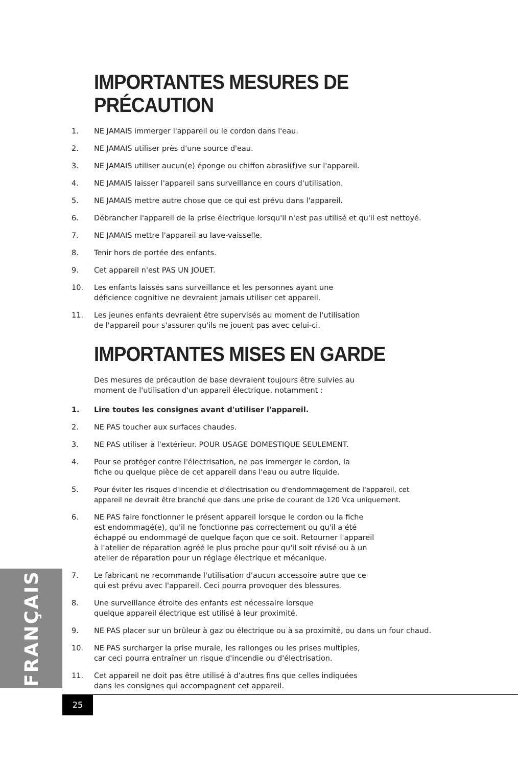IMPORTANTES MESURES DE PRÉCAUTION
1. NE JAMAIS immerger l'appareil ou le cordon dans l'eau.
2. NE JAMAIS utiliser près d'une source d'eau.
3. NE JAMAIS utiliser aucun(e) éponge ou chiffon abrasi(f)ve sur l'appareil.
4. NE JAMAIS laisser l'appareil sans surveillance en cours d'utilisation.
5. NE JAMAIS mettre autre chose que ce qui est prévu dans l'appareil.
6. Débrancher l'appareil de la prise électrique lorsqu'il n'est pas utilisé et qu'il est nettoyé.
7. NE JAMAIS mettre l'appareil au lave-vaisselle.
8. Tenir hors de portée des enfants.
9. Cet appareil n'est PAS UN JOUET.
10. Les enfants laissés sans surveillance et les personnes ayant une
déficience cognitive ne devraient jamais utiliser cet appareil.
11. Les jeunes enfants devraient être supervisés au moment de l'utilisation
de l'appareil pour s'assurer qu'ils ne jouent pas avec celui-ci.
IMPORTANTES MISES EN GARDE
Des mesures de précaution de base devraient toujours être suivies au
moment de l'utilisation d'un appareil électrique, notamment :
1. Lire toutes les consignes avant d'utiliser l'appareil.
2. NE PAS toucher aux surfaces chaudes.
3. NE PAS utiliser à l'extérieur. POUR USAGE DOMESTIQUE SEULEMENT.
4. Pour se protéger contre l'électrisation, ne pas immerger le cordon, la
fiche ou quelque pièce de cet appareil dans l'eau ou autre liquide.
5. Pour éviter les risques d'incendie et d'électrisation ou d'endommagement de l'appareil, cet
appareil ne devrait être branché que dans une prise de courant de 120 Vca uniquement.
6. NE PAS faire fonctionner le présent appareil lorsque le cordon ou la fiche
est endommagé(e), qu'il ne fonctionne pas correctement ou qu'il a été
échappé ou endommagé de quelque façon que ce soit. Retourner l'appareil
à l'atelier de réparation agréé le plus proche pour qu'il soit révisé ou à un
atelier de réparation pour un réglage électrique et mécanique.
7. Le fabricant ne recommande l'utilisation d'aucun accessoire autre que ce
qui est prévu avec l'appareil. Ceci pourra provoquer des blessures.
8. Une surveillance étroite des enfants est nécessaire lorsque
quelque appareil électrique est utilisé à leur proximité.
9. NE PAS placer sur un brûleur à gaz ou électrique ou à sa proximité, ou dans un four chaud.
10. NE PAS surcharger la prise murale, les rallonges ou les prises multiples,
car ceci pourra entraîner un risque d'incendie ou d'électrisation.
11. Cet appareil ne doit pas être utilisé à d'autres fins que celles indiquées
dans les consignes qui accompagnent cet appareil.
FRANÇAIS
25